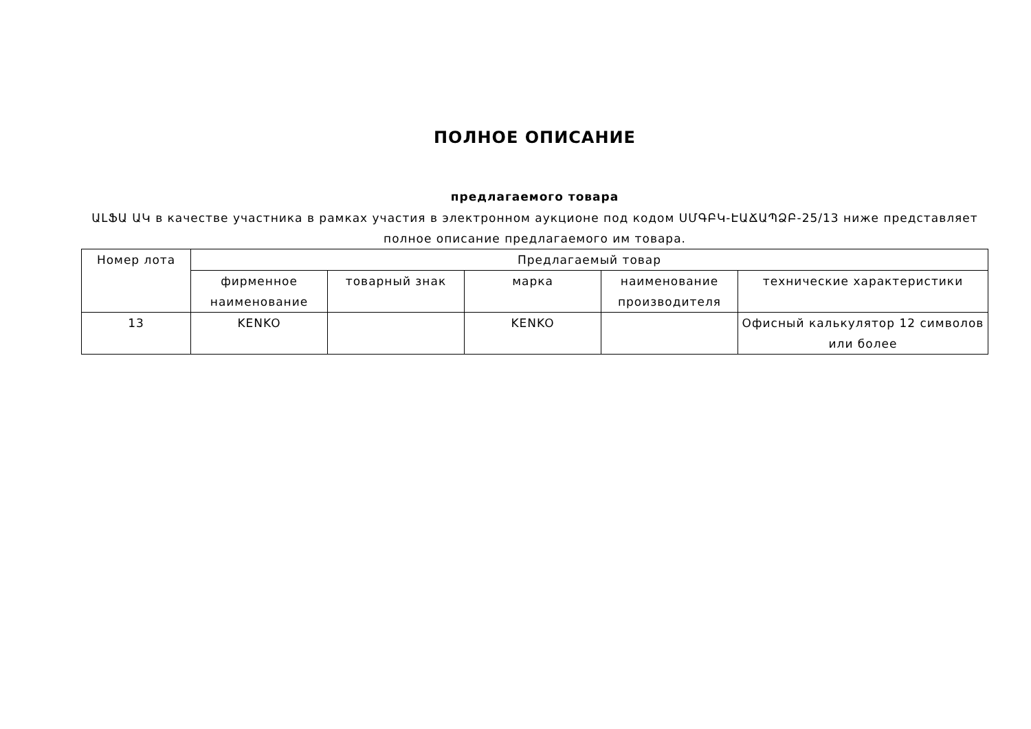ПОЛНОЕ ОПИСАНИЕ
предлагаемого товара
ԱԼՖԱ ԱԿ в качестве участника в рамках участия в электронном аукционе под кодом ՍՄԳԲԿ-ԷԱՃԱՊՁԲ-25/13 ниже представляет полное описание предлагаемого им товара.
| Номер лота | Предлагаемый товар | | | | |
| --- | --- | --- | --- | --- | --- |
| | фирменное наименование | товарный знак | марка | наименование производителя | технические характеристики |
| 13 | KENKO | | KENKO | | Офисный калькулятор 12 символов или более |